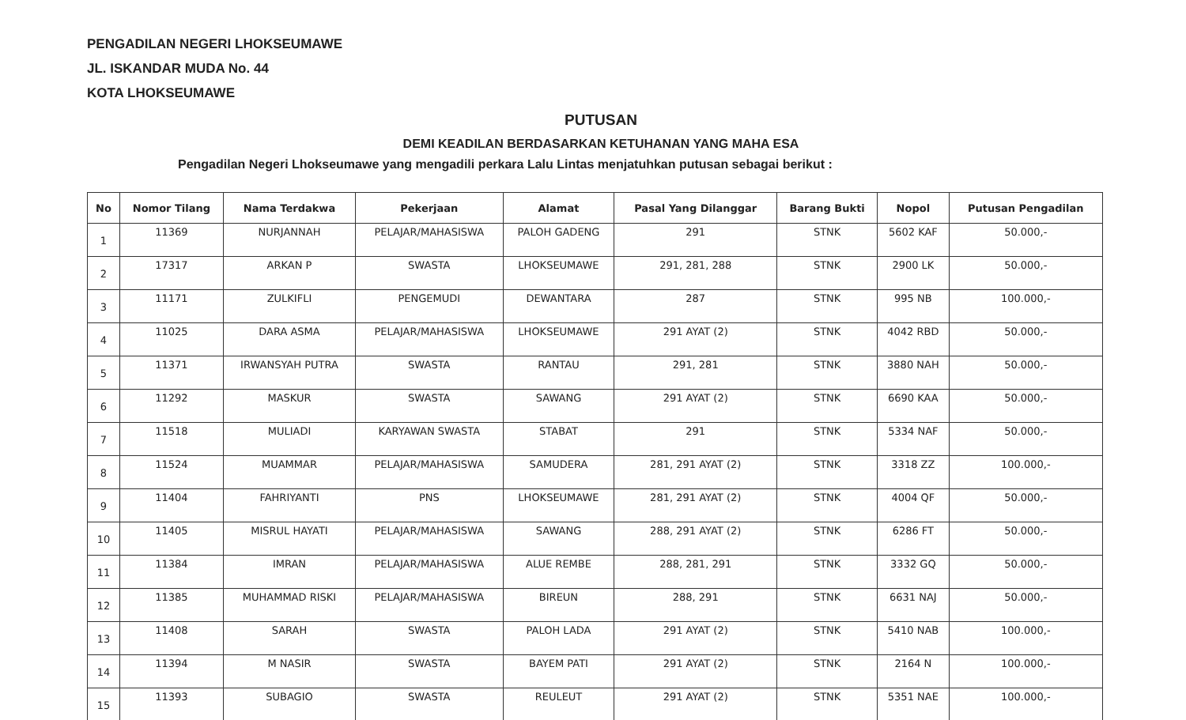PENGADILAN NEGERI LHOKSEUMAWE
JL. ISKANDAR MUDA No. 44
KOTA LHOKSEUMAWE
PUTUSAN
DEMI KEADILAN BERDASARKAN KETUHANAN YANG MAHA ESA
Pengadilan Negeri Lhokseumawe yang mengadili perkara Lalu Lintas menjatuhkan putusan sebagai berikut :
| No | Nomor Tilang | Nama Terdakwa | Pekerjaan | Alamat | Pasal Yang Dilanggar | Barang Bukti | Nopol | Putusan Pengadilan |
| --- | --- | --- | --- | --- | --- | --- | --- | --- |
| 1 | 11369 | NURJANNAH | PELAJAR/MAHASISWA | PALOH GADENG | 291 | STNK | 5602 KAF | 50.000,- |
| 2 | 17317 | ARKAN P | SWASTA | LHOKSEUMAWE | 291, 281, 288 | STNK | 2900 LK | 50.000,- |
| 3 | 11171 | ZULKIFLI | PENGEMUDI | DEWANTARA | 287 | STNK | 995 NB | 100.000,- |
| 4 | 11025 | DARA ASMA | PELAJAR/MAHASISWA | LHOKSEUMAWE | 291 AYAT (2) | STNK | 4042 RBD | 50.000,- |
| 5 | 11371 | IRWANSYAH PUTRA | SWASTA | RANTAU | 291, 281 | STNK | 3880 NAH | 50.000,- |
| 6 | 11292 | MASKUR | SWASTA | SAWANG | 291 AYAT (2) | STNK | 6690 KAA | 50.000,- |
| 7 | 11518 | MULIADI | KARYAWAN SWASTA | STABAT | 291 | STNK | 5334 NAF | 50.000,- |
| 8 | 11524 | MUAMMAR | PELAJAR/MAHASISWA | SAMUDERA | 281, 291 AYAT (2) | STNK | 3318 ZZ | 100.000,- |
| 9 | 11404 | FAHRIYANTI | PNS | LHOKSEUMAWE | 281, 291 AYAT (2) | STNK | 4004 QF | 50.000,- |
| 10 | 11405 | MISRUL HAYATI | PELAJAR/MAHASISWA | SAWANG | 288, 291 AYAT (2) | STNK | 6286 FT | 50.000,- |
| 11 | 11384 | IMRAN | PELAJAR/MAHASISWA | ALUE REMBE | 288, 281, 291 | STNK | 3332 GQ | 50.000,- |
| 12 | 11385 | MUHAMMAD RISKI | PELAJAR/MAHASISWA | BIREUN | 288, 291 | STNK | 6631 NAJ | 50.000,- |
| 13 | 11408 | SARAH | SWASTA | PALOH LADA | 291 AYAT (2) | STNK | 5410 NAB | 100.000,- |
| 14 | 11394 | M NASIR | SWASTA | BAYEM PATI | 291 AYAT (2) | STNK | 2164 N | 100.000,- |
| 15 | 11393 | SUBAGIO | SWASTA | REULEUT | 291 AYAT (2) | STNK | 5351 NAE | 100.000,- |